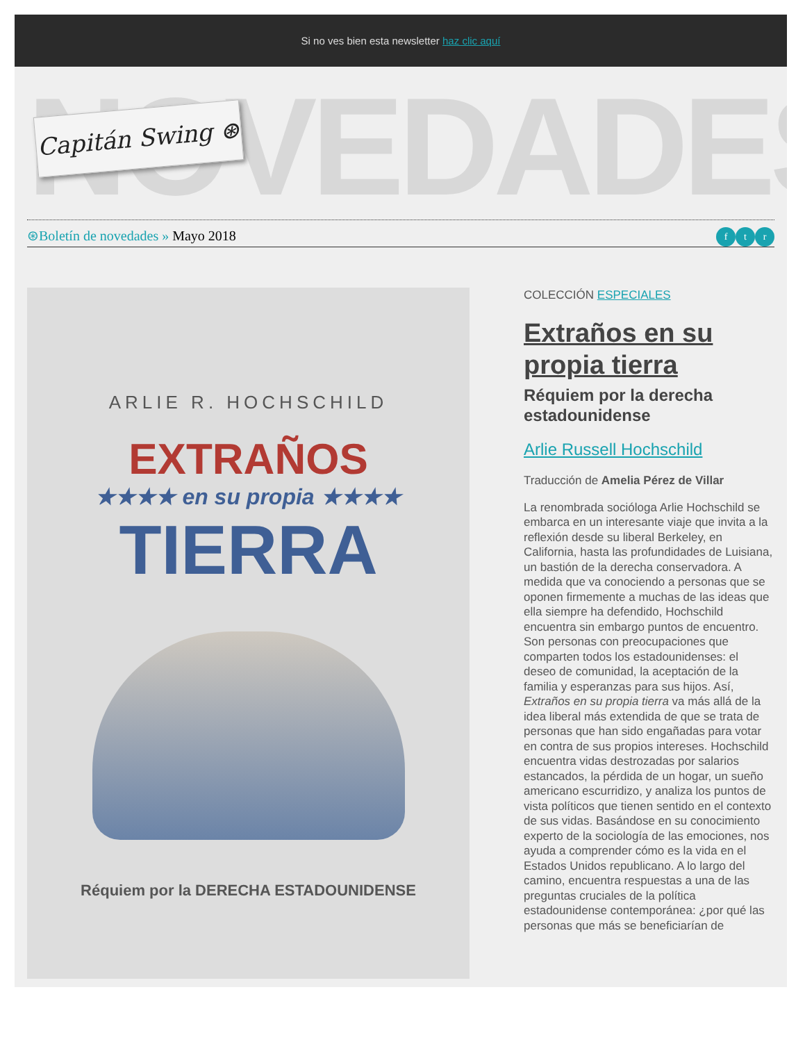Si no ves bien esta newsletter haz clic aquí
NOVEDADES
Capitán Swing ⊛
⊛Boletín de novedades » Mayo 2018
ft r
ARLIE R. HOCHSCHILD
EXTRAÑOS
★★★★ en su propia ★★★★
TIERRA
Réquiem por la DERECHA ESTADOUNIDENSE
COLECCIÓN ESPECIALES
Extraños en su propia tierra
Réquiem por la derecha estadounidense
Arlie Russell Hochschild
Traducción de Amelia Pérez de Villar
La renombrada socióloga Arlie Hochschild se embarca en un interesante viaje que invita a la reflexión desde su liberal Berkeley, en California, hasta las profundidades de Luisiana, un bastión de la derecha conservadora. A medida que va conociendo a personas que se oponen firmemente a muchas de las ideas que ella siempre ha defendido, Hochschild encuentra sin embargo puntos de encuentro. Son personas con preocupaciones que comparten todos los estadounidenses: el deseo de comunidad, la aceptación de la familia y esperanzas para sus hijos. Así, Extraños en su propia tierra va más allá de la idea liberal más extendida de que se trata de personas que han sido engañadas para votar en contra de sus propios intereses. Hochschild encuentra vidas destrozadas por salarios estancados, la pérdida de un hogar, un sueño americano escurridizo, y analiza los puntos de vista políticos que tienen sentido en el contexto de sus vidas. Basándose en su conocimiento experto de la sociología de las emociones, nos ayuda a comprender cómo es la vida en el Estados Unidos republicano. A lo largo del camino, encuentra respuestas a una de las preguntas cruciales de la política estadounidense contemporánea: ¿por qué las personas que más se beneficiarían de